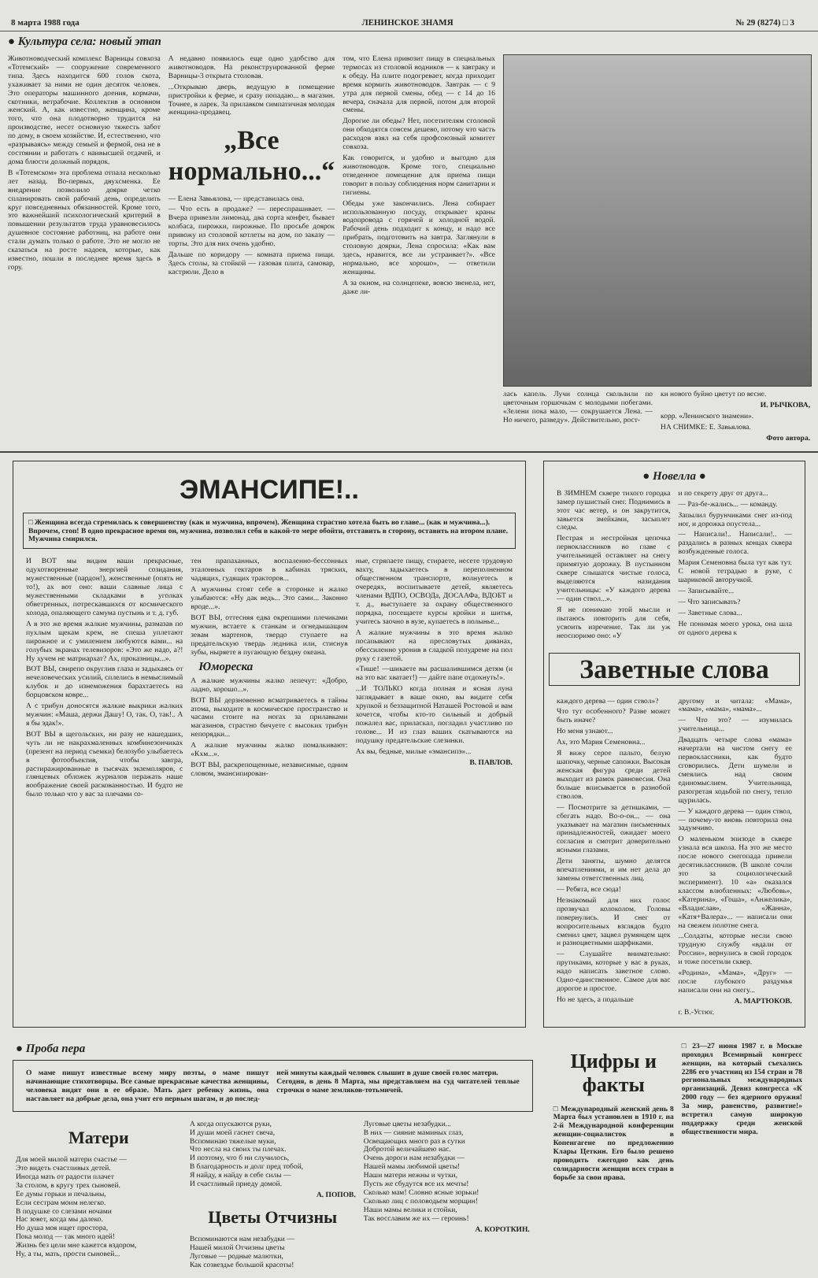8 марта 1988 года ЛЕНИНСКОЕ ЗНАМЯ № 29 (8274) □ 3
● Культура села: новый этап
Животноводческий комплекс Варницы совхоза «Тотемский» — сооружение современного типа. Здесь находится 600 голов скота, ухаживает за ними не один десяток человек. Это операторы машинного доения, кормачи, скотники, ветрабочие. Коллектив в основном женский. А, как известно, женщина, кроме того, что она плодотворно трудится на производстве, несет основную тяжесть забот по дому, в своем хозяйстве. И, естественно, что «разрываясь» между семьей и фермой, она не в состоянии и работать с наивысшей отдачей, и дома блюсти должный порядок.
В «Тотемском» эта проблема отпала несколько лет назад. Во-первых, двухсменка. Ее внедрение позволило доярке четко спланировать свой рабочий день, определить круг повседневных обязанностей. Кроме того, это важнейший психологический критерий в повышении результатов труда уравновесилось душевное состояние работниц, на работе они стали думать только о работе. Это не могло не сказаться на росте надоев, которые, как известно, пошли в последнее время здесь в гору.
А недавно появилось еще одно удобство для животноводов. На реконструированной ферме Варницы-3 открыта столовая.
...Открываю дверь, ведущую в помещение пристройки к ферме, и сразу попадаю... в магазин. Точнее, в ларек. За прилавком симпатичная молодая женщина-продавец.
„Все нормально...“
— Елена Завьялова, — представилась она.
— Что есть в продаже? — переспрашивает. — Вчера привезли лимонад, два сорта конфет, бывает колбаса, пирожки, пирожные. По просьбе доярок привожу из столовой котлеты на дом, по заказу — торты. Это для них очень удобно.
Дальше по коридору — комната приема пищи. Здесь столы, за стойкой — газовая плита, самовар, кастрюли. Дело в
том, что Елена привозит пищу в специальных термосах из столовой водников — к завтраку и к обеду. На плите подогревает, когда приходит время кормить животноводов. Завтрак — с 9 утра для первой смены, обед — с 14 до 16 вечера, сначала для первой, потом для второй смены.
Дорогие ли обеды? Нет, посетителям столовой они обходятся совсем дешево, потому что часть расходов взял на себя профсоюзный комитет совхоза.
Как говорится, и удобно и выгодно для животноводов. Кроме того, специально отведенное помещение для приема пищи говорит в пользу соблюдения норм санитарии и гигиены.
Обеды уже закончились. Лена собирает использованную посуду, открывает краны водопровода с горячей и холодной водой. Рабочий день подходит к концу, и надо все прибрать, подготовить на завтра. Заглянули в столовую доярки, Лена спросила: «Как вам здесь, нравится, все ли устраивает?». «Все нормально, все хорошо», — ответили женщины.
А за окном, на солнцепеке, вовсю звенела, нет, даже ли-
лась капель. Лучи солнца скользили по цветочным горшочкам с молодыми побегами. «Зелени пока мало, — сокрушается Лена. — Но ничего, разведу». Действительно, рост-
ки нового буйно цветут по весне.
И. РЫЧКОВА,
корр. «Ленинского знамени».
НА СНИМКЕ: Е. Завьялова.
Фото автора.
ЭМАНСИПЕ!..
□ Женщина всегда стремилась к совершенству (как и мужчина, впрочем). Женщина страстно хотела быть во главе... (как и мужчина...). Впрочем, стоп! В одно прекрасное время он, мужчина, позволил себя в какой-то мере обойти, отставить в сторону, оставить на втором плане. Мужчина смирился.
И ВОТ мы видим ваши прекрасные, одухотворенные энергией созидания, мужественные (пардон!), женственные (опять не то!), ах вот оно: ваши славные лица с мужественными складками в уголках обветренных, потрескавшихся от космического холода, опаляющего самума пустынь и т. д. губ.
А в это же время жалкие мужчины, размазав по пухлым щекам крем, не спеша уплетают пирожное и с умилением любуются вами... на голубых экранах телевизоров: «Это же надо, а?! Ну хучем не матриархат? Ах, проказницы...».
ВОТ ВЫ, свирепо округлив глаза и задыхаясь от нечеловеческих усилий, сплелись в немыслимый клубок и до изнеможения барахтаетесь на борцовском ковре...
А с трибун доносятся жалкие выкрики жалких мужчин: «Маша, держи Дашу! О, так. О, так!.. А я бы эдак!».
ВОТ ВЫ в щегольских, ни разу не нашедших, чуть ли не накрахмаленных комбинезончиках (презент на период съемки) белозубо улыбаетесь в фотообъектив, чтобы завтра, растиражированные в тысячах экземпляров, с глянцевых обложек журналов перажать наше воображение своей раскованностью. И будто не было только что у вас за плечами со-
тен прапаханных, воспаленно-бессонных эталонных гектаров в кабинах тряских, чадящих, гудящих тракторов...
А мужчины стоят себе в сторонке и жалко улыбаются: «Ну дак ведь... Это сами... Законно вроде...».
ВОТ ВЫ, оттесняя едва окрепшими плечиками мужчин, встаете к станкам и огнедышащим зевам мартенов, твердо ступаете на предательскую твердь ледника или, стиснув зубы, ныряете в пугающую бездну океана.
Юмореска
А жалкие мужчины жалко лепечут: «Добро, ладно, хорошо...».
ВОТ ВЫ дерзновенно всматриваетесь в тайны атома, выходите в космическое пространство и часами стоите на ногах за прилавками магазинов, страстно бичуете с высоких трибун непорядки...
А жалкие мужчины жалко помалкивают: «Кхм...».
ВОТ ВЫ, раскрепощенные, независимые, одним словом, эмансипирован-
ные, стряпаете пищу, стираете, несете трудовую вахту, задыхаетесь в переполненном общественном транспорте, волнуетесь в очередях, воспитываете детей, являетесь членами ВДПО, ОСВОДа, ДОСААФа, ВДОБТ и т. д., выступаете за охрану общественного порядка, посещаете курсы кройки и шитья, учитесь заочно в вузе, купаетесь в полынье...
А жалкие мужчины в это время жалко посапывают на пресловутых диванах, обессиленно уронив в сладкой полудреме на пол руку с газетой.
«Тише! —шикаете вы расшалившимся детям (и на это вас хватает!) — дайте папе отдохнуть!».
...И ТОЛЬКО когда полная и ясная луна заглядывает в ваше окно, вы видите себя хрупкой и беззащитной Наташей Ростовой и вам хочется, чтобы кто-то сильный и добрый пожалел вас, приласкал, погладил участливо по голове... И из глаз ваших скатываются на подушку предательские слезинки.
Ах вы, бедные, милые «эмансипэ»...
В. ПАВЛОВ.
● Новелла ●
В ЗИМНЕМ сквере тихого городка замер пушистый снег. Поднимись в этот час ветер, и он закрутится, завьется змейками, засыплет следы.
Пестрая и нестройная цепочка первоклассников во главе с учительницей оставляет на снегу примятую дорожку. В пустынном сквере слышатся чистые голоса, выделяются назидания учительницы: «У каждого дерева — один ствол...».
Я не понимаю этой мысли и пытаюсь повторить для себя, усвоить изречение. Так ли уж неоспоримо оно: «У
и по секрету друг от друга...
— Раз-бе-жались... — команду.
Запылил бурунчиками снег из-под ног, и дорожка опустела...
— Написали!.. Написали!.. — раздались в разных концах сквера возбужденные голоса.
Мария Семеновна была тут как тут. С новой тетрадью в руке, с шариковой авторучкой.
— Записывайте...
— Что записывать?
— Заветные слова...
Не понимая моего урока, она шла от одного дерева к
Заветные слова
каждого дерева — один ствол»?
Что тут особенного? Разве может быть иначе?
Но меня узнают...
Ах, это Мария Семеновна...
Я вижу серое пальто, белую шапочку, черные сапожки. Высокая женская фигура среди детей выходит из рамок равновесия. Она больше вписывается в разнобой стволов.
— Посмотрите за детишками, — сбегать надо. Во-о-он... — она указывает на магазин письменных принадлежностей, ожидает моего согласия и смотрит доверительно ясными глазами.
Дети заняты, шумно делятся впечатлениями, и им нет дела до замены ответственных лиц.
— Ребята, все сюда!
Незнакомый для них голос прозвучал колоколом. Головы повернулись. И снег от вопросительных взглядов будто сменил цвет, зацвел румянцем щек и разноцветными шарфиками.
— Слушайте внимательно: прутиками, которые у вас в руках, надо написать заветное слово. Одно-единственное. Самое для вас дорогое и простое.
Но не здесь, а подальше
другому и читала: «Мама», «мама», «мама», «мама»...
— Что это? — изумилась учительница...
Двадцать четыре слова «мама» начертали на чистом снегу ее первоклассники, как будто сговорились. Дети шумели и смеялись над своим единомыслием. Учительница, разогретая ходьбой по снегу, тепло щурилась.
— У каждого дерева — один ствол, — почему-то вновь повторила она задумчиво.
О маленьком эпизоде в сквере узнала вся школа. На это же место после нового снегопада привели десятиклассников. (В школе сочли это за социологический эксперимент). 10 «а» оказался классом влюбленных: «Любовь», «Катерина», «Гоша», «Анжелика», «Владислав», «Жанна», «Катя+Валера»... — написали они на свежем полотне снега.
...Солдаты, которые несли свою трудную службу «вдали от России», вернулись в свой городок и тоже посетили сквер.
«Родина», «Мама», «Друг» — после глубокого раздумья написали они на снегу...
А. МАРТЮКОВ.
г. В.-Устюг.
● Проба пера
О маме пишут известные всему миру поэты, о маме пишут начинающие стихотворцы. Все самые прекрасные качества женщины, человека видят они в ее образе. Мать дает ребенку жизнь, она наставляет на добрые дела, она учит его первым шагам, и до послед-
ней минуты каждый человек слышит в душе своей голос матери.
Сегодня, в день 8 Марта, мы представляем на суд читателей теплые строчки о маме земляков-тотьмичей.
Матери
Для моей милой матери счастье —
Это видеть счастливых детей.
Иногда мать от радости плачет
За столом, в кругу трех сыновей.
Ее думы горьки и печальны,
Если сестрам моим нелегко.
В подушке со слезами ночами
Нас зовет, когда мы далеко.
Но душа моя ищет простора,
Пока молод — так много идей!
Жизнь без цели мне кажется вздором,
Ну, а ты, мать, прости сыновей...
А когда опускаются руки,
И души моей гаснет свеча,
Вспоминаю тяжелые муки,
Что несла на своих ты плечах.
И поэтому, что б ни случилось,
В благодарность и долг пред тобой,
Я найду, я найду в себе силы —
И счастливый приеду домой.
А. ПОПОВ.
Цветы Отчизны
Вспоминаются нам незабудки —
Нашей милой Отчизны цветы
Луговые — родные малютки,
Как созвездье большой красоты!
Луговые цветы незабудки...
В них — сияние маминых глаз,
Освещающих много раз в сутки
Добротой величайшею нас.
Очень дороги нам незабудки —
Нашей мамы любимой цветы!
Наши матери нежны и чутки,
Пусть же сбудутся все их мечты!
Сколько мам! Словно ясные зорьки!
Сколько лиц с половодьем морщин!
Наши мамы велики и стойки,
Так восславим же их — героинь!
А. КОРОТКИН.
Цифры и факты
□ Международный женский день 8 Марта был установлен в 1910 г. на 2-й Международной конференции женщин-социалисток в Копенгагене по предложению Клары Цеткин. Его было решено проводить ежегодно как день солидарности женщин всех стран в борьбе за свои права.
□ 23—27 июня 1987 г. в Москве проходил Всемирный конгресс женщин, на который съехались 2286 его участниц из 154 стран и 78 региональных международных организаций. Девиз конгресса «К 2000 году — без ядерного оружия! За мир, равенство, развитие!» встретил самую широкую поддержку среди женской общественности мира.